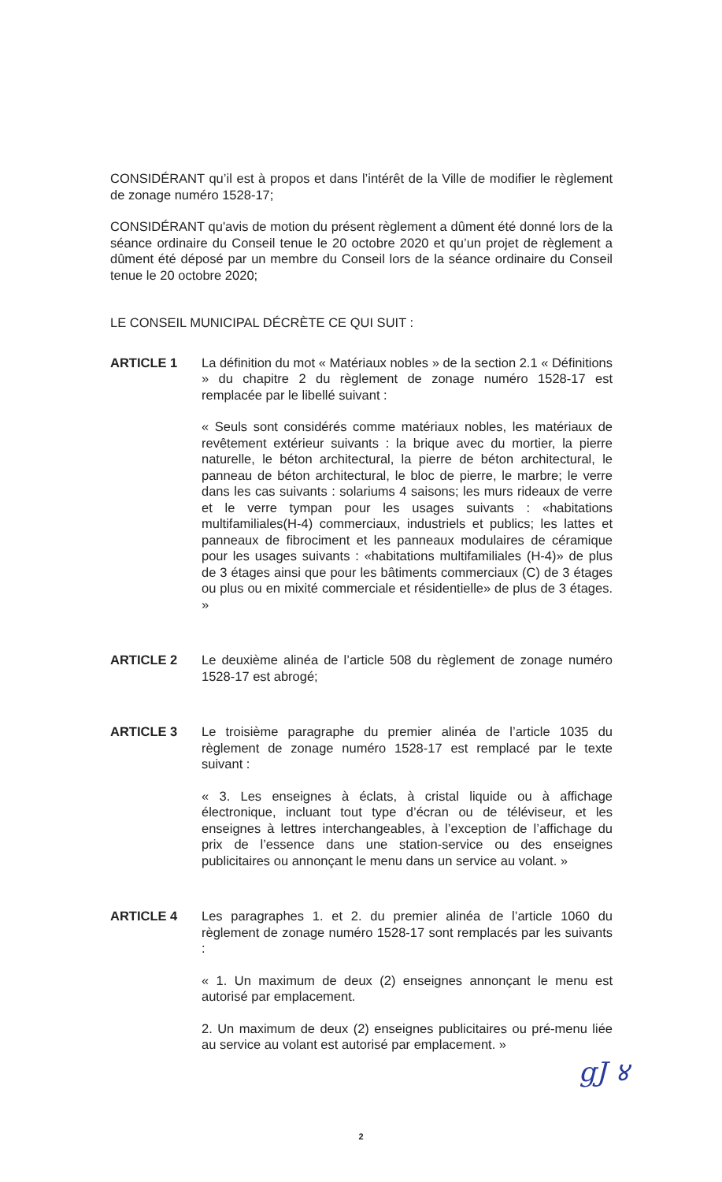CONSIDÉRANT qu’il est à propos et dans l’intérêt de la Ville de modifier le règlement de zonage numéro 1528-17;
CONSIDÉRANT qu'avis de motion du présent règlement a dûment été donné lors de la séance ordinaire du Conseil tenue le 20 octobre 2020 et qu’un projet de règlement a dûment été déposé par un membre du Conseil lors de la séance ordinaire du Conseil tenue le 20 octobre 2020;
LE CONSEIL MUNICIPAL DÉCRÈTE CE QUI SUIT :
ARTICLE 1 La définition du mot « Matériaux nobles » de la section 2.1 « Définitions » du chapitre 2 du règlement de zonage numéro 1528-17 est remplacée par le libellé suivant :
« Seuls sont considérés comme matériaux nobles, les matériaux de revêtement extérieur suivants : la brique avec du mortier, la pierre naturelle, le béton architectural, la pierre de béton architectural, le panneau de béton architectural, le bloc de pierre, le marbre; le verre dans les cas suivants : solariums 4 saisons; les murs rideaux de verre et le verre tympan pour les usages suivants : «habitations multifamiliales(H-4) commerciaux, industriels et publics; les lattes et panneaux de fibrociment et les panneaux modulaires de céramique pour les usages suivants : «habitations multifamiliales (H-4)» de plus de 3 étages ainsi que pour les bâtiments commerciaux (C) de 3 étages ou plus ou en mixité commerciale et résidentielle» de plus de 3 étages. »
ARTICLE 2 Le deuxième alinéa de l’article 508 du règlement de zonage numéro 1528-17 est abrogé;
ARTICLE 3 Le troisième paragraphe du premier alinéa de l’article 1035 du règlement de zonage numéro 1528-17 est remplacé par le texte suivant :
« 3. Les enseignes à éclats, à cristal liquide ou à affichage électronique, incluant tout type d’écran ou de téléviseur, et les enseignes à lettres interchangeables, à l’exception de l’affichage du prix de l’essence dans une station-service ou des enseignes publicitaires ou annonçant le menu dans un service au volant. »
ARTICLE 4 Les paragraphes 1. et 2. du premier alinéa de l’article 1060 du règlement de zonage numéro 1528-17 sont remplacés par les suivants :
« 1. Un maximum de deux (2) enseignes annonçant le menu est autorisé par emplacement.
2. Un maximum de deux (2) enseignes publicitaires ou pré-menu liée au service au volant est autorisé par emplacement. »
gJ ४
2